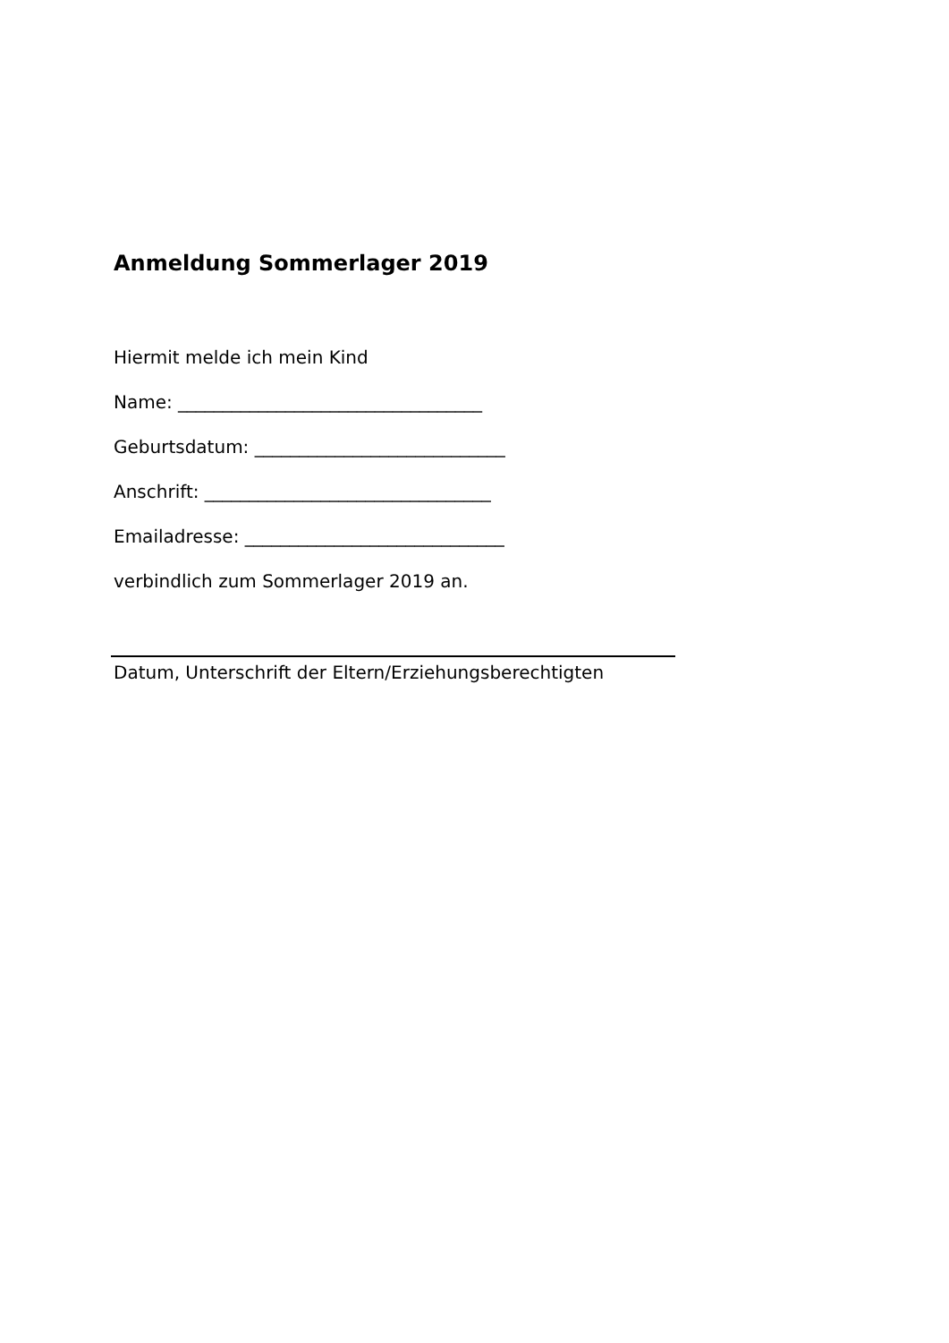Anmeldung Sommerlager 2019
Hiermit melde ich mein Kind
Name: __________________________________
Geburtsdatum: ____________________________
Anschrift: ________________________________
Emailadresse: _____________________________
verbindlich zum Sommerlager 2019 an.
Datum, Unterschrift der Eltern/Erziehungsberechtigten